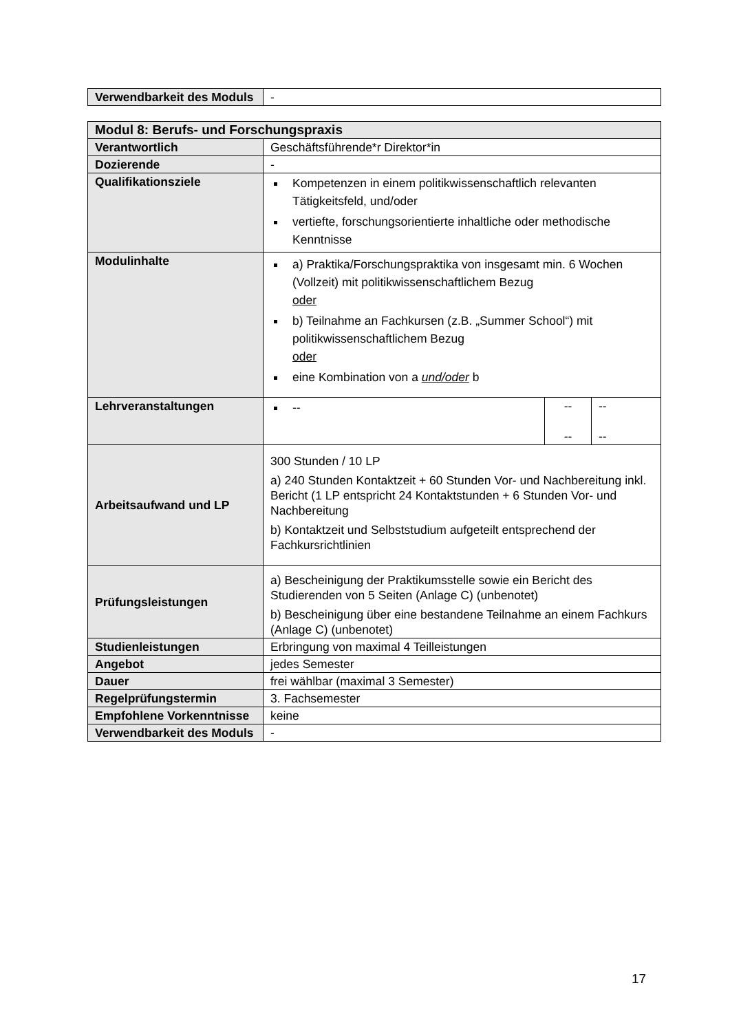| Verwendbarkeit des Moduls | - |
| Modul 8: Berufs- und Forschungspraxis | | | |
| --- | --- | --- | --- |
| Verantwortlich | Geschäftsführende*r Direktor*in | | |
| Dozierende | - | | |
| Qualifikationsziele | Kompetenzen in einem politikwissenschaftlich relevanten Tätigkeitsfeld, und/oder vertiefte, forschungsorientierte inhaltliche oder methodische Kenntnisse | | |
| Modulinhalte | a) Praktika/Forschungspraktika von insgesamt min. 6 Wochen (Vollzeit) mit politikwissenschaftlichem Bezug oder b) Teilnahme an Fachkursen (z.B. „Summer School“) mit politikwissenschaftlichem Bezug oder eine Kombination von a und/oder b | | |
| Lehrveranstaltungen | -- | -- -- | -- -- |
| Arbeitsaufwand und LP | 300 Stunden / 10 LP a) 240 Stunden Kontaktzeit + 60 Stunden Vor- und Nachbereitung inkl. Bericht (1 LP entspricht 24 Kontaktstunden + 6 Stunden Vor- und Nachbereitung b) Kontaktzeit und Selbststudium aufgeteilt entsprechend der Fachkursrichtlinien | | |
| Prüfungsleistungen | a) Bescheinigung der Praktikumsstelle sowie ein Bericht des Studierenden von 5 Seiten (Anlage C) (unbenotet) b) Bescheinigung über eine bestandene Teilnahme an einem Fachkurs (Anlage C) (unbenotet) | | |
| Studienleistungen | Erbringung von maximal 4 Teilleistungen | | |
| Angebot | jedes Semester | | |
| Dauer | frei wählbar (maximal 3 Semester) | | |
| Regelprüfungstermin | 3. Fachsemester | | |
| Empfohlene Vorkenntnisse | keine | | |
| Verwendbarkeit des Moduls | - | | |
17